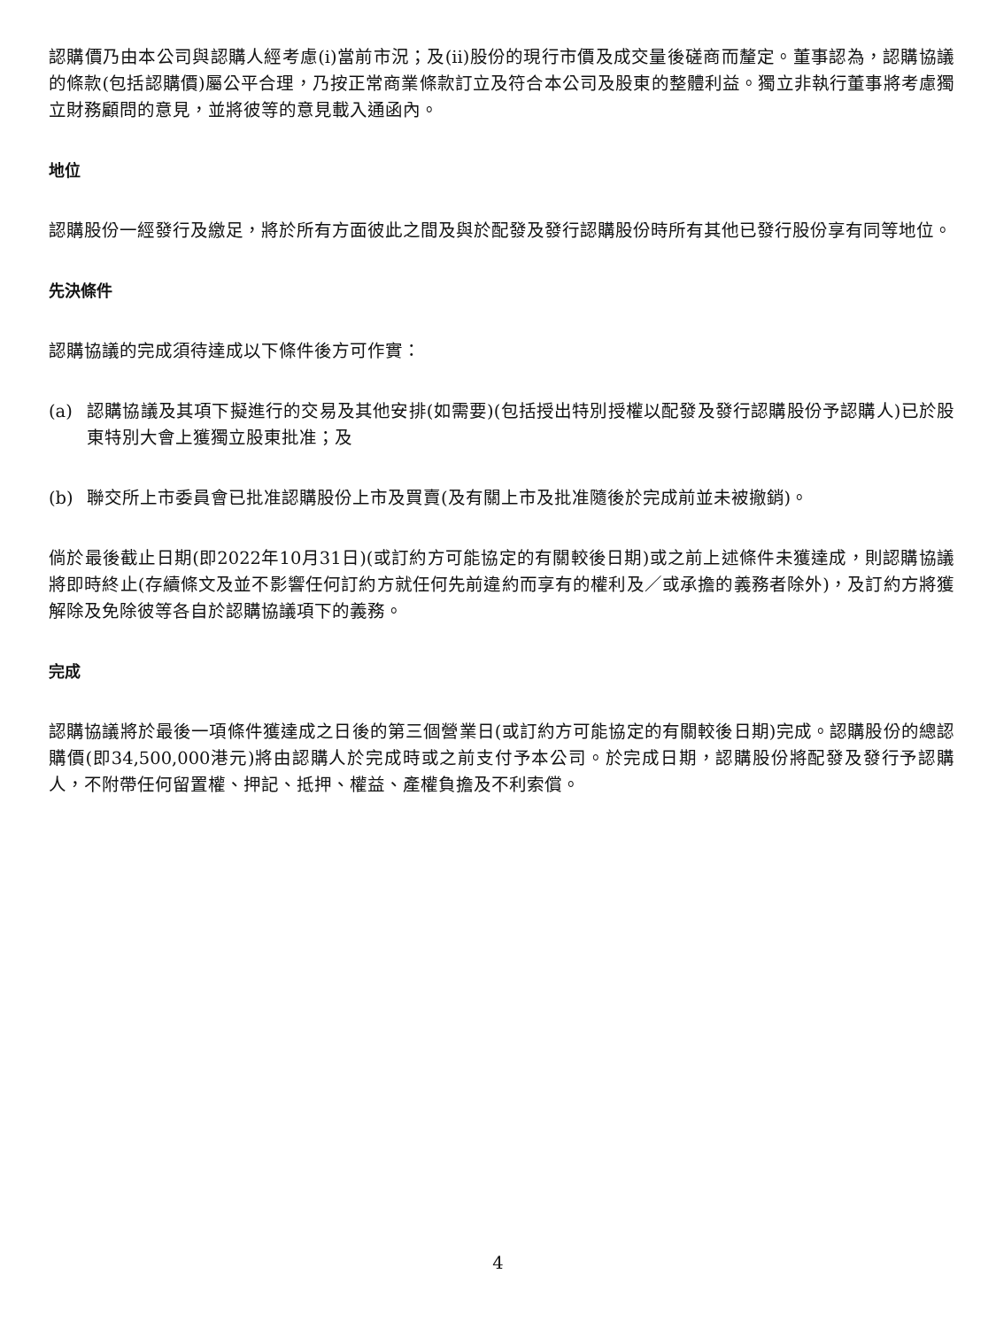認購價乃由本公司與認購人經考慮(i)當前市況；及(ii)股份的現行市價及成交量後磋商而釐定。董事認為，認購協議的條款(包括認購價)屬公平合理，乃按正常商業條款訂立及符合本公司及股東的整體利益。獨立非執行董事將考慮獨立財務顧問的意見，並將彼等的意見載入通函內。
地位
認購股份一經發行及繳足，將於所有方面彼此之間及與於配發及發行認購股份時所有其他已發行股份享有同等地位。
先決條件
認購協議的完成須待達成以下條件後方可作實：
(a) 認購協議及其項下擬進行的交易及其他安排(如需要)(包括授出特別授權以配發及發行認購股份予認購人)已於股東特別大會上獲獨立股東批准；及
(b) 聯交所上市委員會已批准認購股份上市及買賣(及有關上市及批准隨後於完成前並未被撤銷)。
倘於最後截止日期(即2022年10月31日)(或訂約方可能協定的有關較後日期)或之前上述條件未獲達成，則認購協議將即時終止(存續條文及並不影響任何訂約方就任何先前違約而享有的權利及／或承擔的義務者除外)，及訂約方將獲解除及免除彼等各自於認購協議項下的義務。
完成
認購協議將於最後一項條件獲達成之日後的第三個營業日(或訂約方可能協定的有關較後日期)完成。認購股份的總認購價(即34,500,000港元)將由認購人於完成時或之前支付予本公司。於完成日期，認購股份將配發及發行予認購人，不附帶任何留置權、押記、抵押、權益、產權負擔及不利索償。
4